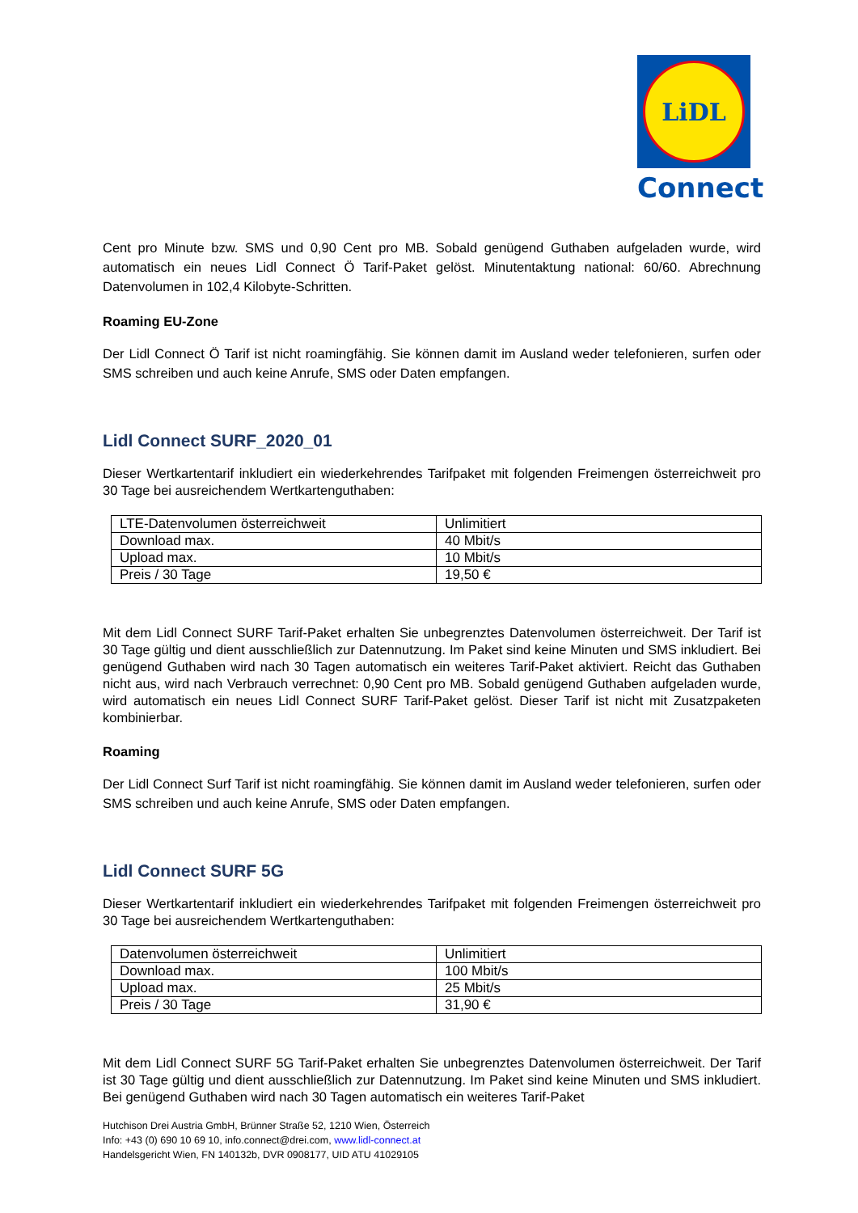LiDL
Connect
Cent pro Minute bzw. SMS und 0,90 Cent pro MB. Sobald genügend Guthaben aufgeladen wurde, wird automatisch ein neues Lidl Connect Ö Tarif-Paket gelöst. Minutentaktung national: 60/60. Abrechnung Datenvolumen in 102,4 Kilobyte-Schritten.
Roaming EU-Zone
Der Lidl Connect Ö Tarif ist nicht roamingfähig. Sie können damit im Ausland weder telefonieren, surfen oder SMS schreiben und auch keine Anrufe, SMS oder Daten empfangen.
Lidl Connect SURF_2020_01
Dieser Wertkartentarif inkludiert ein wiederkehrendes Tarifpaket mit folgenden Freimengen österreichweit pro 30 Tage bei ausreichendem Wertkartenguthaben:
| LTE-Datenvolumen österreichweit | Unlimitiert |
| Download max. | 40 Mbit/s |
| Upload max. | 10 Mbit/s |
| Preis / 30 Tage | 19,50 € |
Mit dem Lidl Connect SURF Tarif-Paket erhalten Sie unbegrenztes Datenvolumen österreichweit. Der Tarif ist 30 Tage gültig und dient ausschließlich zur Datennutzung. Im Paket sind keine Minuten und SMS inkludiert. Bei genügend Guthaben wird nach 30 Tagen automatisch ein weiteres Tarif-Paket aktiviert. Reicht das Guthaben nicht aus, wird nach Verbrauch verrechnet: 0,90 Cent pro MB. Sobald genügend Guthaben aufgeladen wurde, wird automatisch ein neues Lidl Connect SURF Tarif-Paket gelöst. Dieser Tarif ist nicht mit Zusatzpaketen kombinierbar.
Roaming
Der Lidl Connect Surf Tarif ist nicht roamingfähig. Sie können damit im Ausland weder telefonieren, surfen oder SMS schreiben und auch keine Anrufe, SMS oder Daten empfangen.
Lidl Connect SURF 5G
Dieser Wertkartentarif inkludiert ein wiederkehrendes Tarifpaket mit folgenden Freimengen österreichweit pro 30 Tage bei ausreichendem Wertkartenguthaben:
| Datenvolumen österreichweit | Unlimitiert |
| Download max. | 100 Mbit/s |
| Upload max. | 25 Mbit/s |
| Preis / 30 Tage | 31,90 € |
Mit dem Lidl Connect SURF 5G Tarif-Paket erhalten Sie unbegrenztes Datenvolumen österreichweit. Der Tarif ist 30 Tage gültig und dient ausschließlich zur Datennutzung. Im Paket sind keine Minuten und SMS inkludiert. Bei genügend Guthaben wird nach 30 Tagen automatisch ein weiteres Tarif-Paket
Hutchison Drei Austria GmbH, Brünner Straße 52, 1210 Wien, Österreich
Info: +43 (0) 690 10 69 10, info.connect@drei.com, www.lidl-connect.at
Handelsgericht Wien, FN 140132b, DVR 0908177, UID ATU 41029105